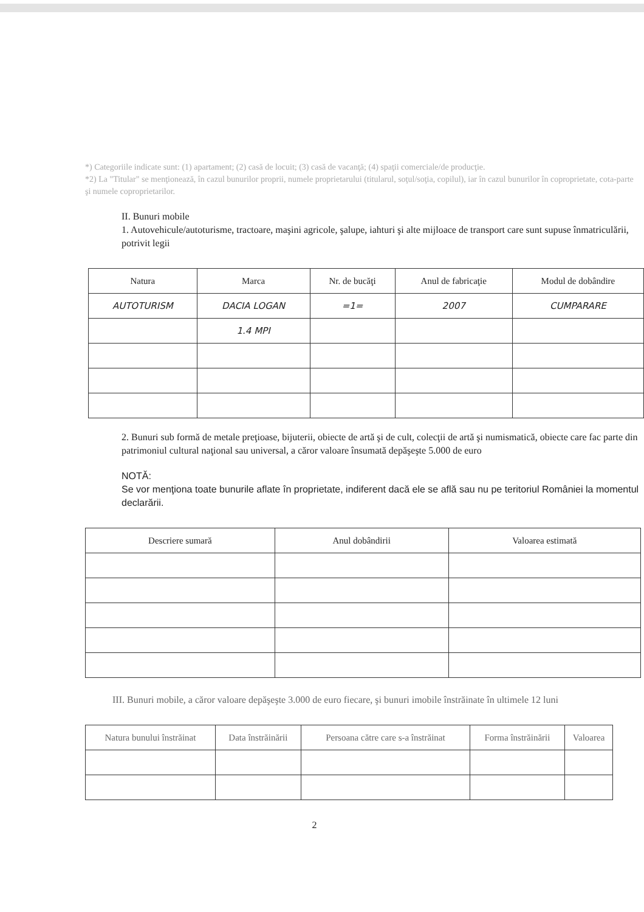*) Categoriile indicate sunt: (1) apartament; (2) casă de locuit; (3) casă de vacanţă; (4) spaţii comerciale/de producţie.
*2) La "Titular" se menţionează, în cazul bunurilor proprii, numele proprietarului (titularul, soţul/soţia, copilul), iar în cazul bunurilor în coproprietate, cota-parte şi numele coproprietarilor.
II. Bunuri mobile
1. Autovehicule/autoturisme, tractoare, maşini agricole, şalupe, iahturi şi alte mijloace de transport care sunt supuse înmatriculării, potrivit legii
| Natura | Marca | Nr. de bucăţi | Anul de fabricaţie | Modul de dobândire |
| --- | --- | --- | --- | --- |
| AUTOTURISM | DACIA LOGAN | =1= | 2007 | CUMPARARE |
| | 1.4 MPI | | | |
2. Bunuri sub formă de metale preţioase, bijuterii, obiecte de artă şi de cult, colecţii de artă şi numismatică, obiecte care fac parte din patrimoniul cultural naţional sau universal, a căror valoare însumată depăşeşte 5.000 de euro
NOTĂ:
Se vor menţiona toate bunurile aflate în proprietate, indiferent dacă ele se află sau nu pe teritoriul României la momentul declarării.
| Descriere sumară | Anul dobândirii | Valoarea estimată |
| --- | --- | --- |
III. Bunuri mobile, a căror valoare depăşeşte 3.000 de euro fiecare, şi bunuri imobile înstrăinate în ultimele 12 luni
| Natura bunului înstrăinat | Data înstrăinării | Persoana către care s-a înstrăinat | Forma înstrăinării | Valoarea |
| --- | --- | --- | --- | --- |
2